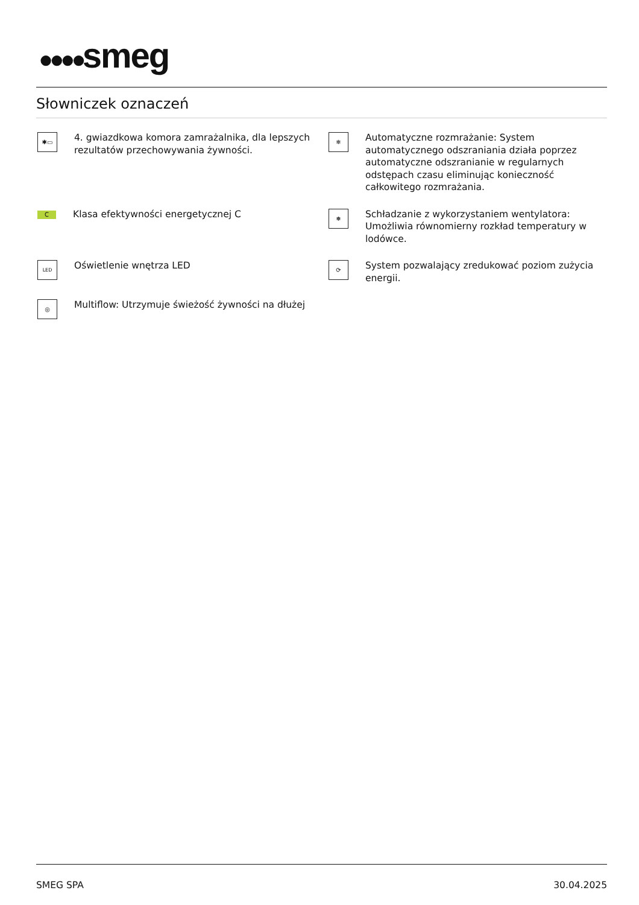●●●●smeg
Słowniczek oznaczeń
✱▭
4. gwiazdkowa komora zamrażalnika, dla lepszych rezultatów przechowywania żywności.
❄
Automatyczne rozmrażanie: System automatycznego odszraniania działa poprzez automatyczne odszranianie w regularnych odstępach czasu eliminując konieczność całkowitego rozmrażania.
C
Klasa efektywności energetycznej C
❅
Schładzanie z wykorzystaniem wentylatora: Umożliwia równomierny rozkład temperatury w lodówce.
LED
Oświetlenie wnętrza LED
⟳
System pozwalający zredukować poziom zużycia energii.
◎
Multiflow: Utrzymuje świeżość żywności na dłużej
SMEG SPA 30.04.2025